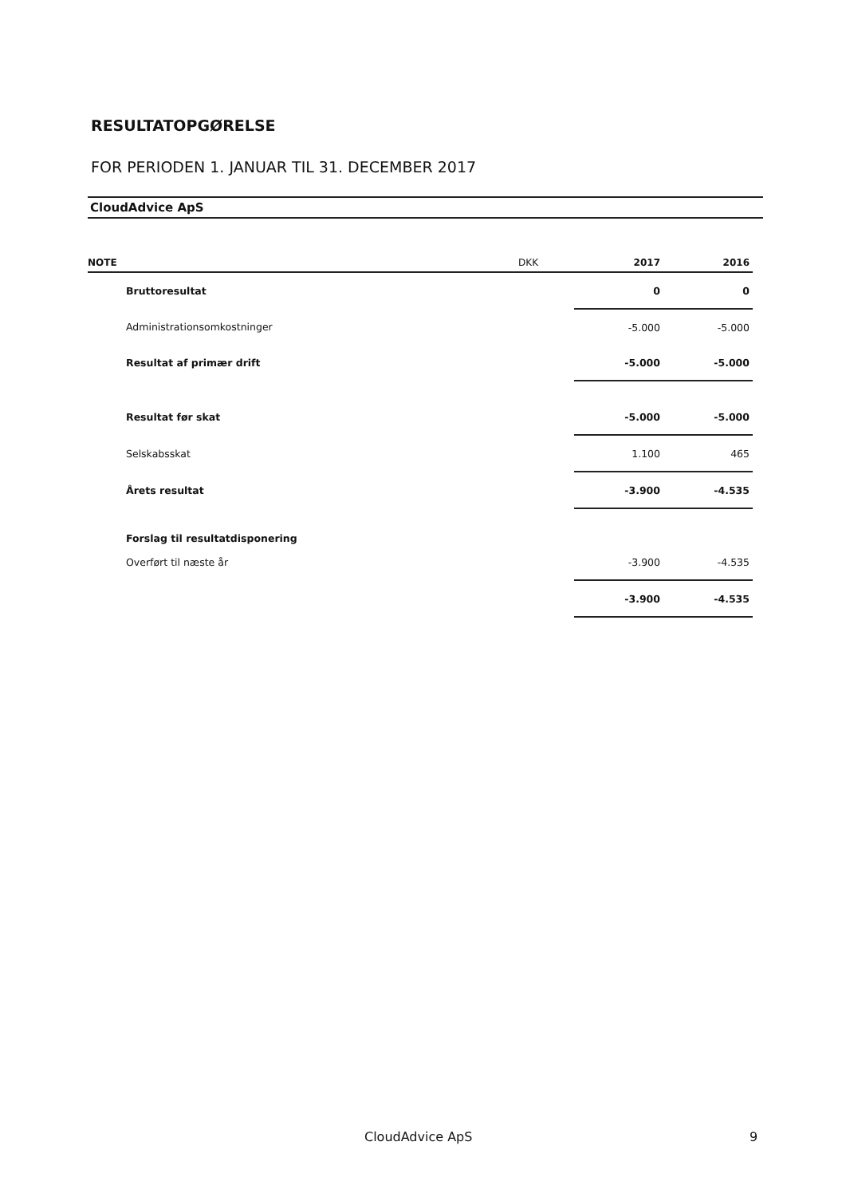RESULTATOPGØRELSE
FOR PERIODEN 1. JANUAR TIL 31. DECEMBER 2017
CloudAdvice ApS
| NOTE | | DKK | 2017 | 2016 |
| --- | --- | --- | --- | --- |
| | Bruttoresultat | | 0 | 0 |
| | Administrationsomkostninger | | -5.000 | -5.000 |
| | Resultat af primær drift | | -5.000 | -5.000 |
| | Resultat før skat | | -5.000 | -5.000 |
| | Selskabsskat | | 1.100 | 465 |
| | Årets resultat | | -3.900 | -4.535 |
| | Forslag til resultatdisponering | | | |
| | Overført til næste år | | -3.900 | -4.535 |
| | | | -3.900 | -4.535 |
CloudAdvice ApS 9